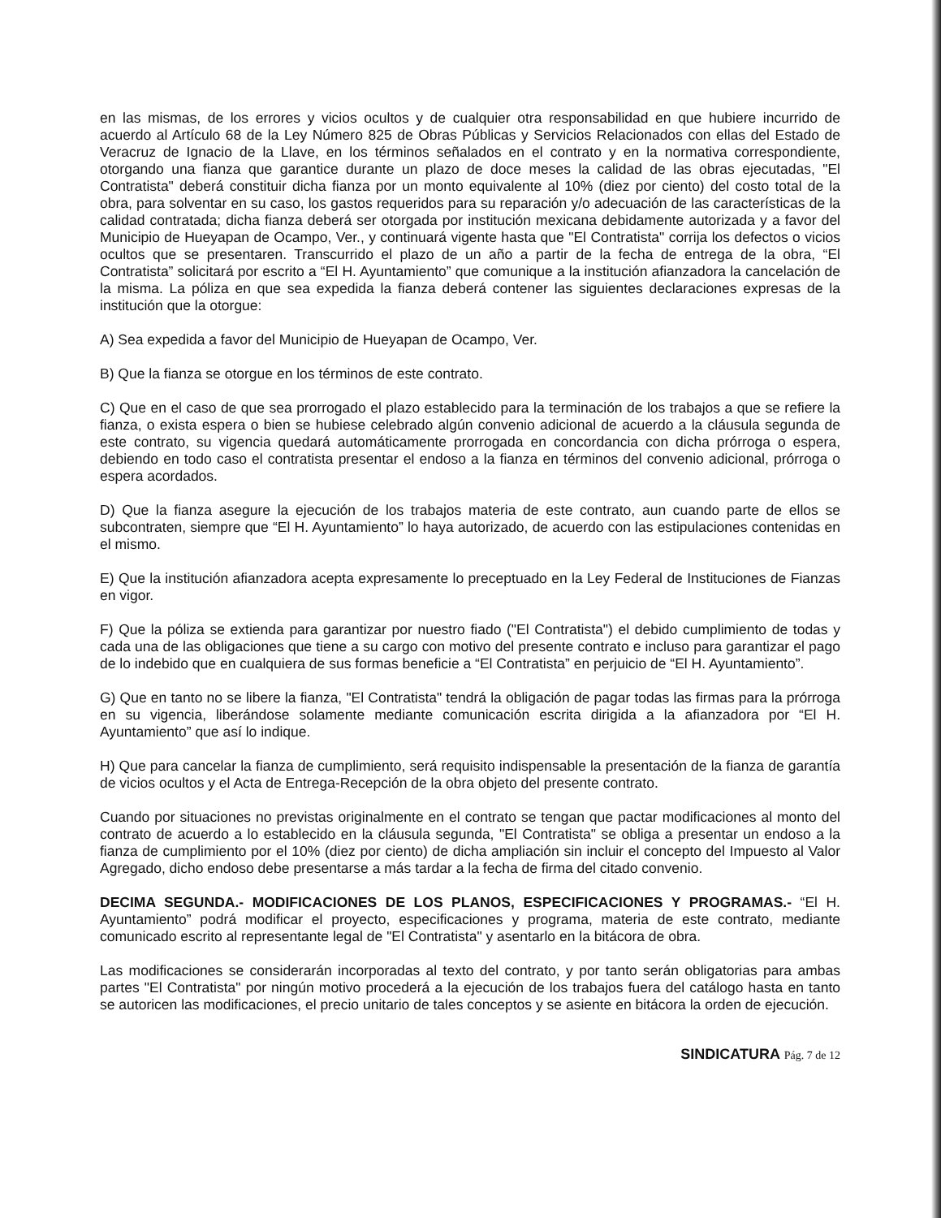en las mismas, de los errores y vicios ocultos y de cualquier otra responsabilidad en que hubiere incurrido de acuerdo al Artículo 68 de la Ley Número 825 de Obras Públicas y Servicios Relacionados con ellas del Estado de Veracruz de Ignacio de la Llave, en los términos señalados en el contrato y en la normativa correspondiente, otorgando una fianza que garantice durante un plazo de doce meses la calidad de las obras ejecutadas, "El Contratista" deberá constituir dicha fianza por un monto equivalente al 10% (diez por ciento) del costo total de la obra, para solventar en su caso, los gastos requeridos para su reparación y/o adecuación de las características de la calidad contratada; dicha fianza deberá ser otorgada por institución mexicana debidamente autorizada y a favor del Municipio de Hueyapan de Ocampo, Ver., y continuará vigente hasta que "El Contratista" corrija los defectos o vicios ocultos que se presentaren. Transcurrido el plazo de un año a partir de la fecha de entrega de la obra, “El Contratista” solicitará por escrito a “El H. Ayuntamiento” que comunique a la institución afianzadora la cancelación de la misma. La póliza en que sea expedida la fianza deberá contener las siguientes declaraciones expresas de la institución que la otorgue:
A) Sea expedida a favor del Municipio de Hueyapan de Ocampo, Ver.
B) Que la fianza se otorgue en los términos de este contrato.
C) Que en el caso de que sea prorrogado el plazo establecido para la terminación de los trabajos a que se refiere la fianza, o exista espera o bien se hubiese celebrado algún convenio adicional de acuerdo a la cláusula segunda de este contrato, su vigencia quedará automáticamente prorrogada en concordancia con dicha prórroga o espera, debiendo en todo caso el contratista presentar el endoso a la fianza en términos del convenio adicional, prórroga o espera acordados.
D) Que la fianza asegure la ejecución de los trabajos materia de este contrato, aun cuando parte de ellos se subcontraten, siempre que “El H. Ayuntamiento” lo haya autorizado, de acuerdo con las estipulaciones contenidas en el mismo.
E) Que la institución afianzadora acepta expresamente lo preceptuado en la Ley Federal de Instituciones de Fianzas en vigor.
F) Que la póliza se extienda para garantizar por nuestro fiado ("El Contratista") el debido cumplimiento de todas y cada una de las obligaciones que tiene a su cargo con motivo del presente contrato e incluso para garantizar el pago de lo indebido que en cualquiera de sus formas beneficie a “El Contratista” en perjuicio de “El H. Ayuntamiento”.
G) Que en tanto no se libere la fianza, "El Contratista" tendrá la obligación de pagar todas las firmas para la prórroga en su vigencia, liberándose solamente mediante comunicación escrita dirigida a la afianzadora por “El H. Ayuntamiento” que así lo indique.
H) Que para cancelar la fianza de cumplimiento, será requisito indispensable la presentación de la fianza de garantía de vicios ocultos y el Acta de Entrega-Recepción de la obra objeto del presente contrato.
Cuando por situaciones no previstas originalmente en el contrato se tengan que pactar modificaciones al monto del contrato de acuerdo a lo establecido en la cláusula segunda, "El Contratista" se obliga a presentar un endoso a la fianza de cumplimiento por el 10% (diez por ciento) de dicha ampliación sin incluir el concepto del Impuesto al Valor Agregado, dicho endoso debe presentarse a más tardar a la fecha de firma del citado convenio.
DECIMA SEGUNDA.- MODIFICACIONES DE LOS PLANOS, ESPECIFICACIONES Y PROGRAMAS.- “El H. Ayuntamiento” podrá modificar el proyecto, especificaciones y programa, materia de este contrato, mediante comunicado escrito al representante legal de "El Contratista" y asentarlo en la bitácora de obra.
Las modificaciones se considerarán incorporadas al texto del contrato, y por tanto serán obligatorias para ambas partes "El Contratista" por ningún motivo procederá a la ejecución de los trabajos fuera del catálogo hasta en tanto se autoricen las modificaciones, el precio unitario de tales conceptos y se asiente en bitácora la orden de ejecución.
SINDICATURA Pág. 7 de 12